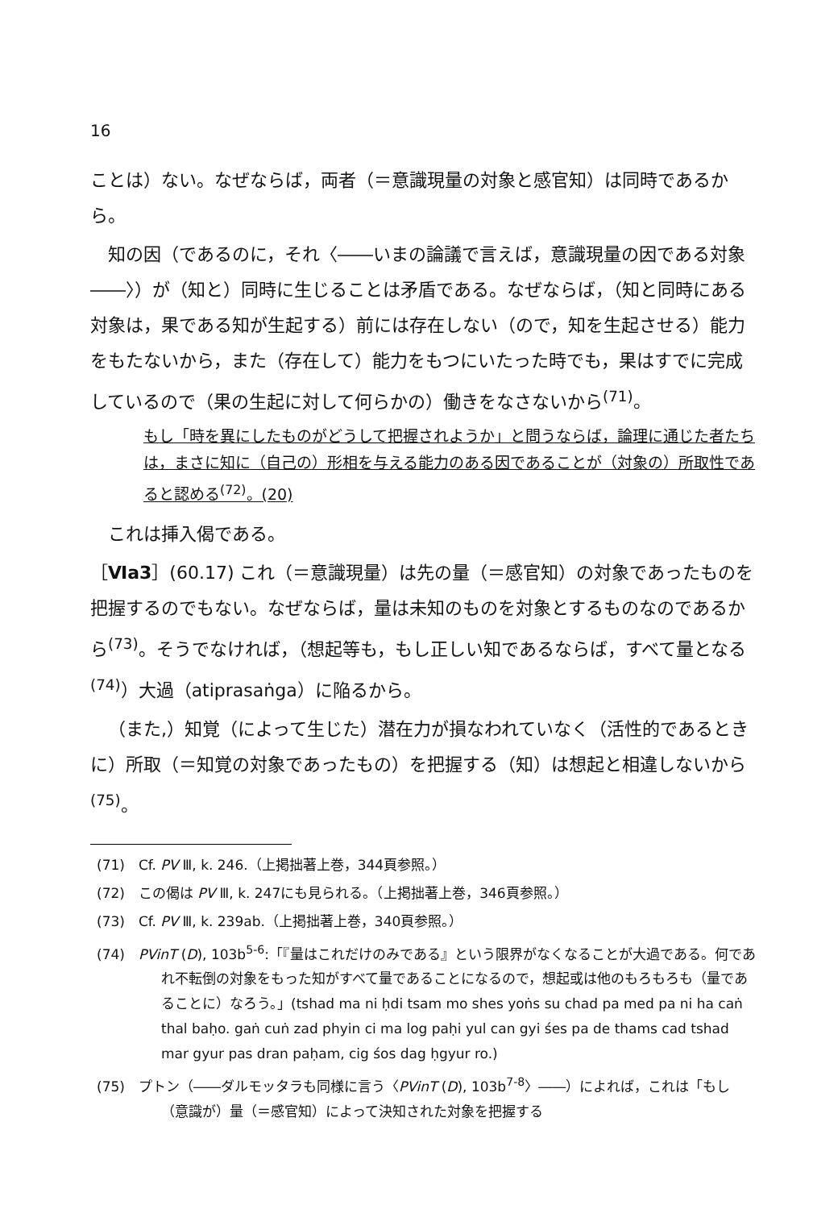16
ことは）ない。なぜならば，両者（＝意識現量の対象と感官知）は同時であるから。
知の因（であるのに，それ〈――いまの論議で言えば，意識現量の因である対象――〉）が（知と）同時に生じることは矛盾である。なぜならば，（知と同時にある対象は，果である知が生起する）前には存在しない（ので，知を生起させる）能力をもたないから，また（存在して）能力をもつにいたった時でも，果はすでに完成しているので（果の生起に対して何らかの）働きをなさないから<sup>(71)</sup>。
もし「時を異にしたものがどうして把握されようか」と問うならば，論理に通じた者たちは，まさに知に（自己の）形相を与える能力のある因であることが（対象の）所取性であると認める<sup>(72)</sup>。(20)
これは挿入偈である。
［Ⅵa3］(60.17) これ（＝意識現量）は先の量（＝感官知）の対象であったものを把握するのでもない。なぜならば，量は未知のものを対象とするものなのであるから<sup>(73)</sup>。そうでなければ，（想起等も，もし正しい知であるならば，すべて量となる<sup>(74)</sup>）大過（atiprasaṅga）に陥るから。
（また,）知覚（によって生じた）潜在力が損なわれていなく（活性的であるときに）所取（＝知覚の対象であったもの）を把握する（知）は想起と相違しないから<sup>(75)</sup>。
(71)　Cf. PV Ⅲ, k. 246.（上掲拙著上巻，344頁参照。）
(72)　この偈は PV Ⅲ, k. 247にも見られる。（上掲拙著上巻，346頁参照。）
(73)　Cf. PV Ⅲ, k. 239ab.（上掲拙著上巻，340頁参照。）
(74)　PVinT (D), 103b<sup>5-6</sup>:「『量はこれだけのみである』という限界がなくなることが大過である。何であれ不転倒の対象をもった知がすべて量であることになるので，想起或は他のもろもろも（量であることに）なろう。」(tshad ma ni ḥdi tsam mo shes yoṅs su chad pa med pa ni ha caṅ thal baḥo. gaṅ cuṅ zad phyin ci ma log paḥi yul can gyi śes pa de thams cad tshad mar gyur pas dran paḥam, cig śos dag ḥgyur ro.)
(75)　プトン（――ダルモッタラも同様に言う〈PVinT (D), 103b<sup>7-8</sup>〉――）によれば，これは「もし（意識が）量（＝感官知）によって決知された対象を把握する